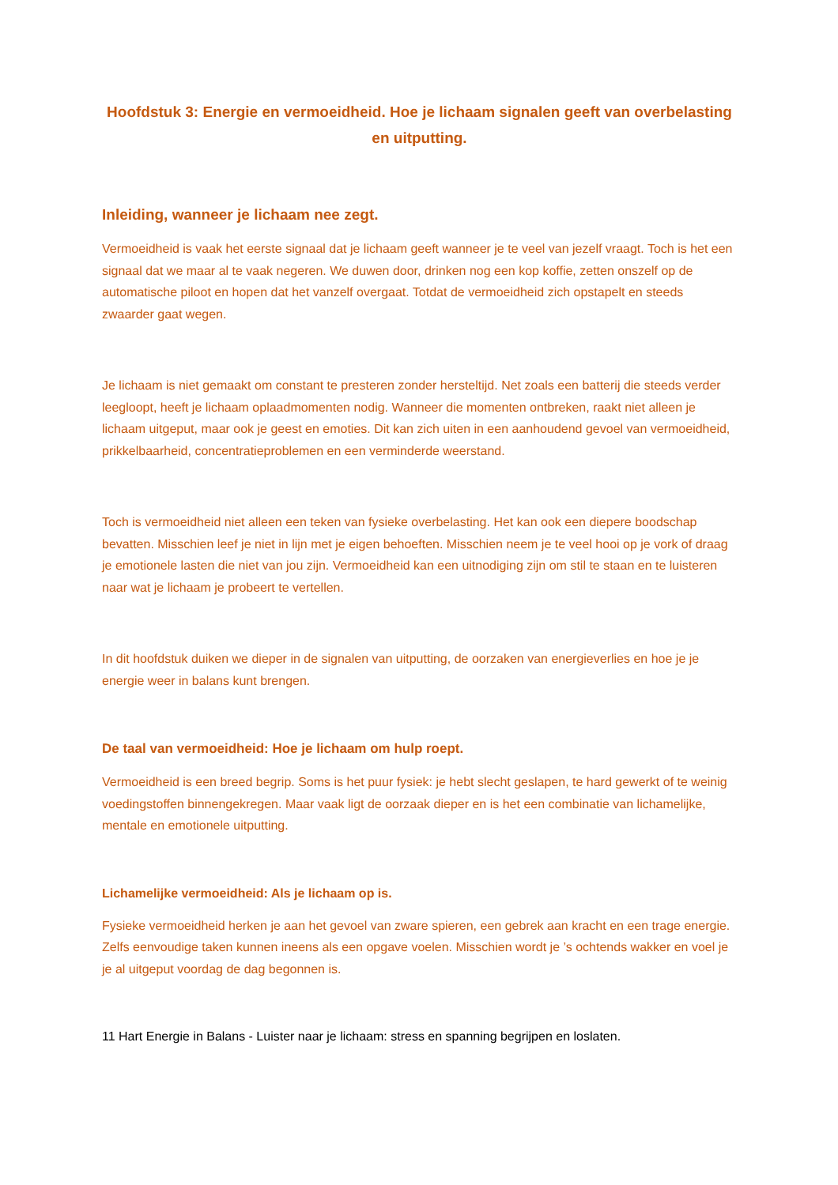Hoofdstuk 3: Energie en vermoeidheid. Hoe je lichaam signalen geeft van overbelasting en uitputting.
Inleiding, wanneer je lichaam nee zegt.
Vermoeidheid is vaak het eerste signaal dat je lichaam geeft wanneer je te veel van jezelf vraagt. Toch is het een signaal dat we maar al te vaak negeren. We duwen door, drinken nog een kop koffie, zetten onszelf op de automatische piloot en hopen dat het vanzelf overgaat. Totdat de vermoeidheid zich opstapelt en steeds zwaarder gaat wegen.
Je lichaam is niet gemaakt om constant te presteren zonder hersteltijd. Net zoals een batterij die steeds verder leegloopt, heeft je lichaam oplaadmomenten nodig. Wanneer die momenten ontbreken, raakt niet alleen je lichaam uitgeput, maar ook je geest en emoties. Dit kan zich uiten in een aanhoudend gevoel van vermoeidheid, prikkelbaarheid, concentratieproblemen en een verminderde weerstand.
Toch is vermoeidheid niet alleen een teken van fysieke overbelasting. Het kan ook een diepere boodschap bevatten. Misschien leef je niet in lijn met je eigen behoeften. Misschien neem je te veel hooi op je vork of draag je emotionele lasten die niet van jou zijn. Vermoeidheid kan een uitnodiging zijn om stil te staan en te luisteren naar wat je lichaam je probeert te vertellen.
In dit hoofdstuk duiken we dieper in de signalen van uitputting, de oorzaken van energieverlies en hoe je je energie weer in balans kunt brengen.
De taal van vermoeidheid: Hoe je lichaam om hulp roept.
Vermoeidheid is een breed begrip. Soms is het puur fysiek: je hebt slecht geslapen, te hard gewerkt of te weinig voedingstoffen binnengekregen. Maar vaak ligt de oorzaak dieper en is het een combinatie van lichamelijke, mentale en emotionele uitputting.
Lichamelijke vermoeidheid: Als je lichaam op is.
Fysieke vermoeidheid herken je aan het gevoel van zware spieren, een gebrek aan kracht en een trage energie. Zelfs eenvoudige taken kunnen ineens als een opgave voelen. Misschien wordt je ’s ochtends wakker en voel je je al uitgeput voordag de dag begonnen is.
11 Hart Energie in Balans - Luister naar je lichaam: stress en spanning begrijpen en loslaten.